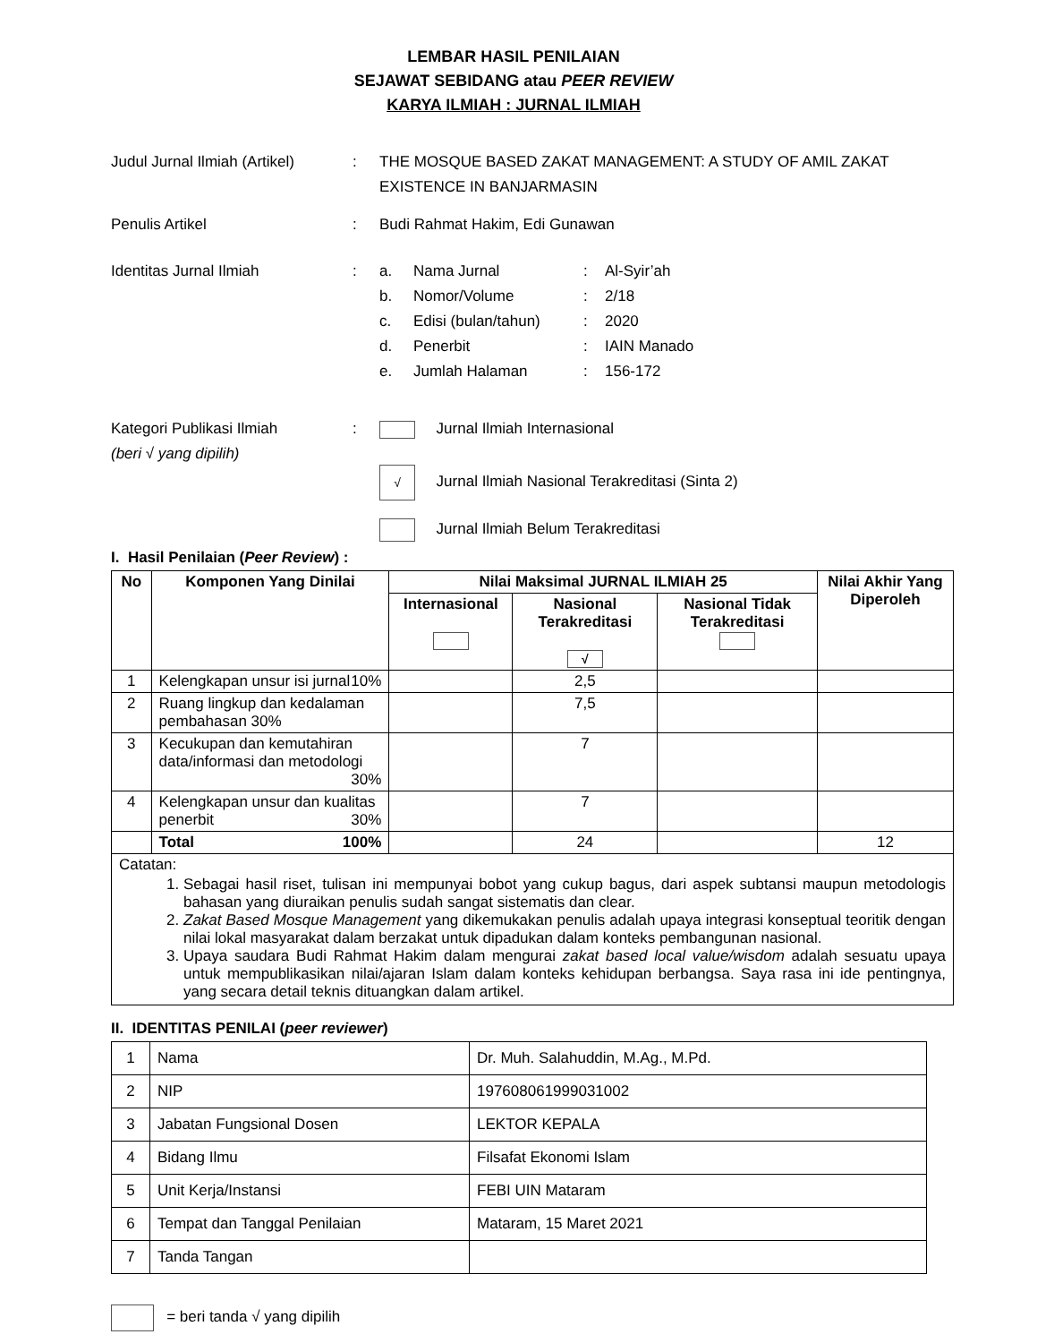LEMBAR HASIL PENILAIAN
SEJAWAT SEBIDANG atau PEER REVIEW
KARYA ILMIAH : JURNAL ILMIAH
Judul Jurnal Ilmiah (Artikel)
: THE MOSQUE BASED ZAKAT MANAGEMENT: A STUDY OF AMIL ZAKAT EXISTENCE IN BANJARMASIN
Penulis Artikel : Budi Rahmat Hakim, Edi Gunawan
Identitas Jurnal Ilmiah :
| a. | Nama Jurnal | : | Al-Syir’ah |
| b. | Nomor/Volume | : | 2/18 |
| c. | Edisi (bulan/tahun) | : | 2020 |
| d. | Penerbit | : | IAIN Manado |
| e. | Jumlah Halaman | : | 156-172 |
Kategori Publikasi Ilmiah
(beri √ yang dipilih)
: Jurnal Ilmiah Internasional
√ Jurnal Ilmiah Nasional Terakreditasi (Sinta 2)
Jurnal Ilmiah Belum Terakreditasi
I. Hasil Penilaian (Peer Review) :
| No | Komponen Yang Dinilai | Nilai Maksimal JURNAL ILMIAH 25 | | | Nilai Akhir Yang Diperoleh |
| --- | --- | --- | --- | --- | --- |
| | | Internasional | Nasional Terakreditasi √ | Nasional Tidak Terakreditasi | |
| 1 | Kelengkapan unsur isi jurnal 10% | | 2,5 | | |
| 2 | Ruang lingkup dan kedalaman pembahasan 30% | | 7,5 | | |
| 3 | Kecukupan dan kemutahiran data/informasi dan metodologi 30% | | 7 | | |
| 4 | Kelengkapan unsur dan kualitas penerbit 30% | | 7 | | |
| | Total 100% | | 24 | | 12 |
| Catatan: 1. Sebagai hasil riset, tulisan ini mempunyai bobot yang cukup bagus, dari aspek subtansi maupun metodologis bahasan yang diuraikan penulis sudah sangat sistematis dan clear. 2. Zakat Based Mosque Management yang dikemukakan penulis adalah upaya integrasi konseptual teoritik dengan nilai lokal masyarakat dalam berzakat untuk dipadukan dalam konteks pembangunan nasional. 3. Upaya saudara Budi Rahmat Hakim dalam mengurai zakat based local value/wisdom adalah sesuatu upaya untuk mempublikasikan nilai/ajaran Islam dalam konteks kehidupan berbangsa. Saya rasa ini ide pentingnya, yang secara detail teknis dituangkan dalam artikel. | | | | | |
II. IDENTITAS PENILAI (peer reviewer)
| 1 | Nama | Dr. Muh. Salahuddin, M.Ag., M.Pd. |
| 2 | NIP | 197608061999031002 |
| 3 | Jabatan Fungsional Dosen | LEKTOR KEPALA |
| 4 | Bidang Ilmu | Filsafat Ekonomi Islam |
| 5 | Unit Kerja/Instansi | FEBI UIN Mataram |
| 6 | Tempat dan Tanggal Penilaian | Mataram, 15 Maret 2021 |
| 7 | Tanda Tangan | |
= beri tanda √ yang dipilih